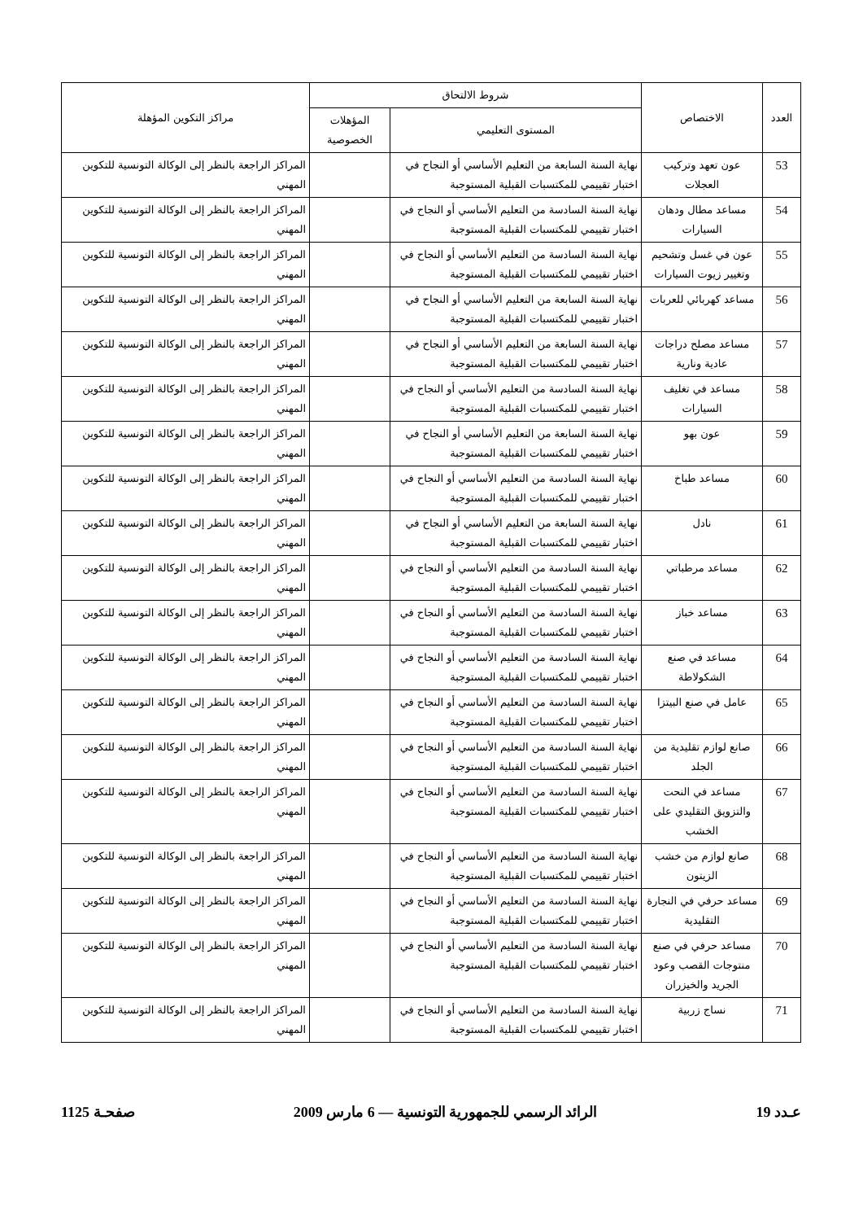| العدد | الاختصاص | شروط الالتحاق | | مراكز التكوين المؤهلة |
| --- | --- | --- | --- | --- |
| | | المستوى التعليمي | المؤهلات الخصوصية | |
| 53 | عون تعهد وتركيب العجلات | نهاية السنة السابعة من التعليم الأساسي أو النجاح في اختبار تقييمي للمكتسبات القبلية المستوجبة | | المراكز الراجعة بالنظر إلى الوكالة التونسية للتكوين المهني |
| 54 | مساعد مطال ودهان السيارات | نهاية السنة السادسة من التعليم الأساسي أو النجاح في اختبار تقييمي للمكتسبات القبلية المستوجبة | | المراكز الراجعة بالنظر إلى الوكالة التونسية للتكوين المهني |
| 55 | عون في غسل وتشحيم وتغيير زيوت السيارات | نهاية السنة السادسة من التعليم الأساسي أو النجاح في اختبار تقييمي للمكتسبات القبلية المستوجبة | | المراكز الراجعة بالنظر إلى الوكالة التونسية للتكوين المهني |
| 56 | مساعد كهربائي للعربات | نهاية السنة السابعة من التعليم الأساسي أو النجاح في اختبار تقييمي للمكتسبات القبلية المستوجبة | | المراكز الراجعة بالنظر إلى الوكالة التونسية للتكوين المهني |
| 57 | مساعد مصلح دراجات عادية ونارية | نهاية السنة السابعة من التعليم الأساسي أو النجاح في اختبار تقييمي للمكتسبات القبلية المستوجبة | | المراكز الراجعة بالنظر إلى الوكالة التونسية للتكوين المهني |
| 58 | مساعد في تغليف السيارات | نهاية السنة السادسة من التعليم الأساسي أو النجاح في اختبار تقييمي للمكتسبات القبلية المستوجبة | | المراكز الراجعة بالنظر إلى الوكالة التونسية للتكوين المهني |
| 59 | عون بهو | نهاية السنة السابعة من التعليم الأساسي أو النجاح في اختبار تقييمي للمكتسبات القبلية المستوجبة | | المراكز الراجعة بالنظر إلى الوكالة التونسية للتكوين المهني |
| 60 | مساعد طباخ | نهاية السنة السادسة من التعليم الأساسي أو النجاح في اختبار تقييمي للمكتسبات القبلية المستوجبة | | المراكز الراجعة بالنظر إلى الوكالة التونسية للتكوين المهني |
| 61 | نادل | نهاية السنة السابعة من التعليم الأساسي أو النجاح في اختبار تقييمي للمكتسبات القبلية المستوجبة | | المراكز الراجعة بالنظر إلى الوكالة التونسية للتكوين المهني |
| 62 | مساعد مرطباتي | نهاية السنة السادسة من التعليم الأساسي أو النجاح في اختبار تقييمي للمكتسبات القبلية المستوجبة | | المراكز الراجعة بالنظر إلى الوكالة التونسية للتكوين المهني |
| 63 | مساعد خباز | نهاية السنة السادسة من التعليم الأساسي أو النجاح في اختبار تقييمي للمكتسبات القبلية المستوجبة | | المراكز الراجعة بالنظر إلى الوكالة التونسية للتكوين المهني |
| 64 | مساعد في صنع الشكولاطة | نهاية السنة السادسة من التعليم الأساسي أو النجاح في اختبار تقييمي للمكتسبات القبلية المستوجبة | | المراكز الراجعة بالنظر إلى الوكالة التونسية للتكوين المهني |
| 65 | عامل في صنع البيتزا | نهاية السنة السادسة من التعليم الأساسي أو النجاح في اختبار تقييمي للمكتسبات القبلية المستوجبة | | المراكز الراجعة بالنظر إلى الوكالة التونسية للتكوين المهني |
| 66 | صانع لوازم تقليدية من الجلد | نهاية السنة السادسة من التعليم الأساسي أو النجاح في اختبار تقييمي للمكتسبات القبلية المستوجبة | | المراكز الراجعة بالنظر إلى الوكالة التونسية للتكوين المهني |
| 67 | مساعد في النحت والتزويق التقليدي على الخشب | نهاية السنة السادسة من التعليم الأساسي أو النجاح في اختبار تقييمي للمكتسبات القبلية المستوجبة | | المراكز الراجعة بالنظر إلى الوكالة التونسية للتكوين المهني |
| 68 | صانع لوازم من خشب الزيتون | نهاية السنة السادسة من التعليم الأساسي أو النجاح في اختبار تقييمي للمكتسبات القبلية المستوجبة | | المراكز الراجعة بالنظر إلى الوكالة التونسية للتكوين المهني |
| 69 | مساعد حرفي في النجارة التقليدية | نهاية السنة السادسة من التعليم الأساسي أو النجاح في اختبار تقييمي للمكتسبات القبلية المستوجبة | | المراكز الراجعة بالنظر إلى الوكالة التونسية للتكوين المهني |
| 70 | مساعد حرفي في صنع منتوجات القصب وعود الجريد والخيزران | نهاية السنة السادسة من التعليم الأساسي أو النجاح في اختبار تقييمي للمكتسبات القبلية المستوجبة | | المراكز الراجعة بالنظر إلى الوكالة التونسية للتكوين المهني |
| 71 | نساج زربية | نهاية السنة السادسة من التعليم الأساسي أو النجاح في اختبار تقييمي للمكتسبات القبلية المستوجبة | | المراكز الراجعة بالنظر إلى الوكالة التونسية للتكوين المهني |
عـدد 19 الرائد الرسمي للجمهورية التونسية — 6 مارس 2009 صفحـة 1125